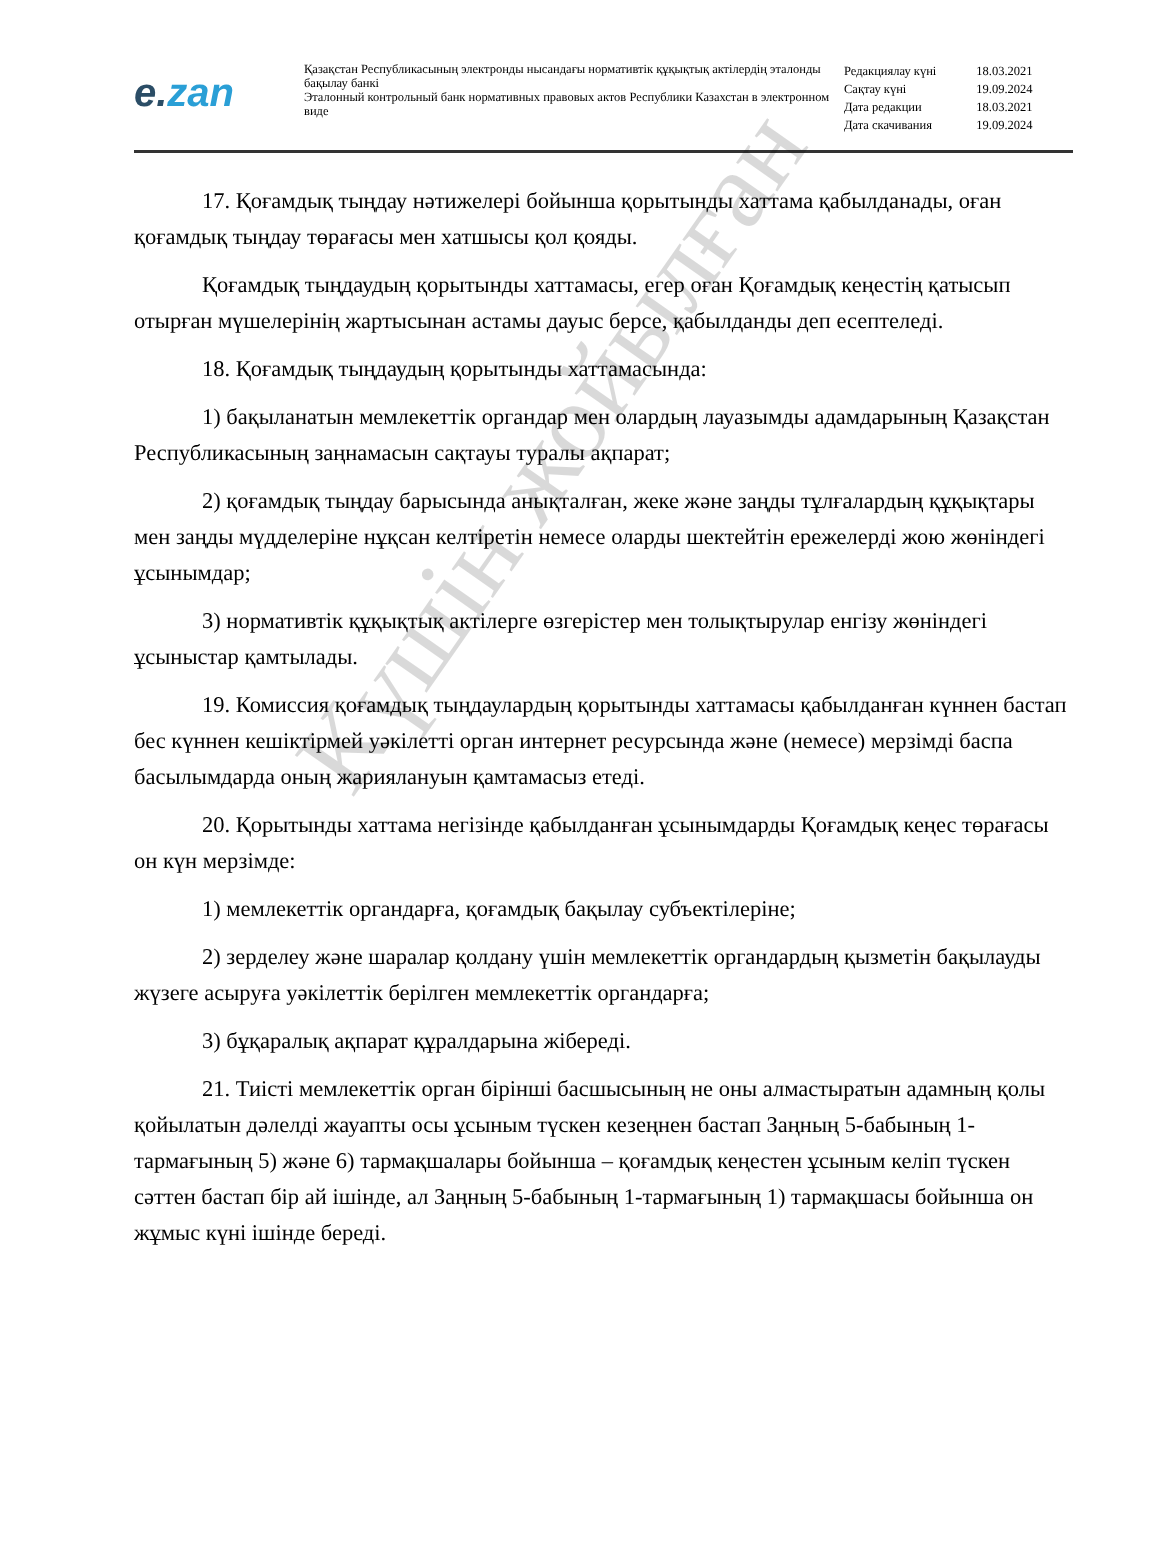e.zan
Қазақстан Республикасының электронды нысандағы нормативтік құқықтық актілердің эталонды бақылау банкі
Эталонный контрольный банк нормативных правовых актов Республики Казахстан в электронном виде
| Редакциялау күні | 18.03.2021 |
| Сақтау күні | 19.09.2024 |
| Дата редакции | 18.03.2021 |
| Дата скачивания | 19.09.2024 |
17. Қоғамдық тыңдау нәтижелері бойынша қорытынды хаттама қабылданады, оған қоғамдық тыңдау төрағасы мен хатшысы қол қояды.
Қоғамдық тыңдаудың қорытынды хаттамасы, егер оған Қоғамдық кеңестің қатысып отырған мүшелерінің жартысынан астамы дауыс берсе, қабылданды деп есептеледі.
18. Қоғамдық тыңдаудың қорытынды хаттамасында:
1) бақыланатын мемлекеттік органдар мен олардың лауазымды адамдарының Қазақстан Республикасының заңнамасын сақтауы туралы ақпарат;
2) қоғамдық тыңдау барысында анықталған, жеке және заңды тұлғалардың құқықтары мен заңды мүдделеріне нұқсан келтіретін немесе оларды шектейтін ережелерді жою жөніндегі ұсынымдар;
3) нормативтік құқықтық актілерге өзгерістер мен толықтырулар енгізу жөніндегі ұсыныстар қамтылады.
19. Комиссия қоғамдық тыңдаулардың қорытынды хаттамасы қабылданған күннен бастап бес күннен кешіктірмей уәкілетті орган интернет ресурсында және (немесе) мерзімді баспа басылымдарда оның жариялануын қамтамасыз етеді.
20. Қорытынды хаттама негізінде қабылданған ұсынымдарды Қоғамдық кеңес төрағасы он күн мерзімде:
1) мемлекеттік органдарға, қоғамдық бақылау субъектілеріне;
2) зерделеу және шаралар қолдану үшін мемлекеттік органдардың қызметін бақылауды жүзеге асыруға уәкілеттік берілген мемлекеттік органдарға;
3) бұқаралық ақпарат құралдарына жібереді.
21. Тиісті мемлекеттік орган бірінші басшысының не оны алмастыратын адамның қолы қойылатын дәлелді жауапты осы ұсыным түскен кезеңнен бастап Заңның 5-бабының 1-тармағының 5) және 6) тармақшалары бойынша – қоғамдық кеңестен ұсыным келіп түскен сәттен бастап бір ай ішінде, ал Заңның 5-бабының 1-тармағының 1) тармақшасы бойынша он жұмыс күні ішінде береді.
Күшін жойылған